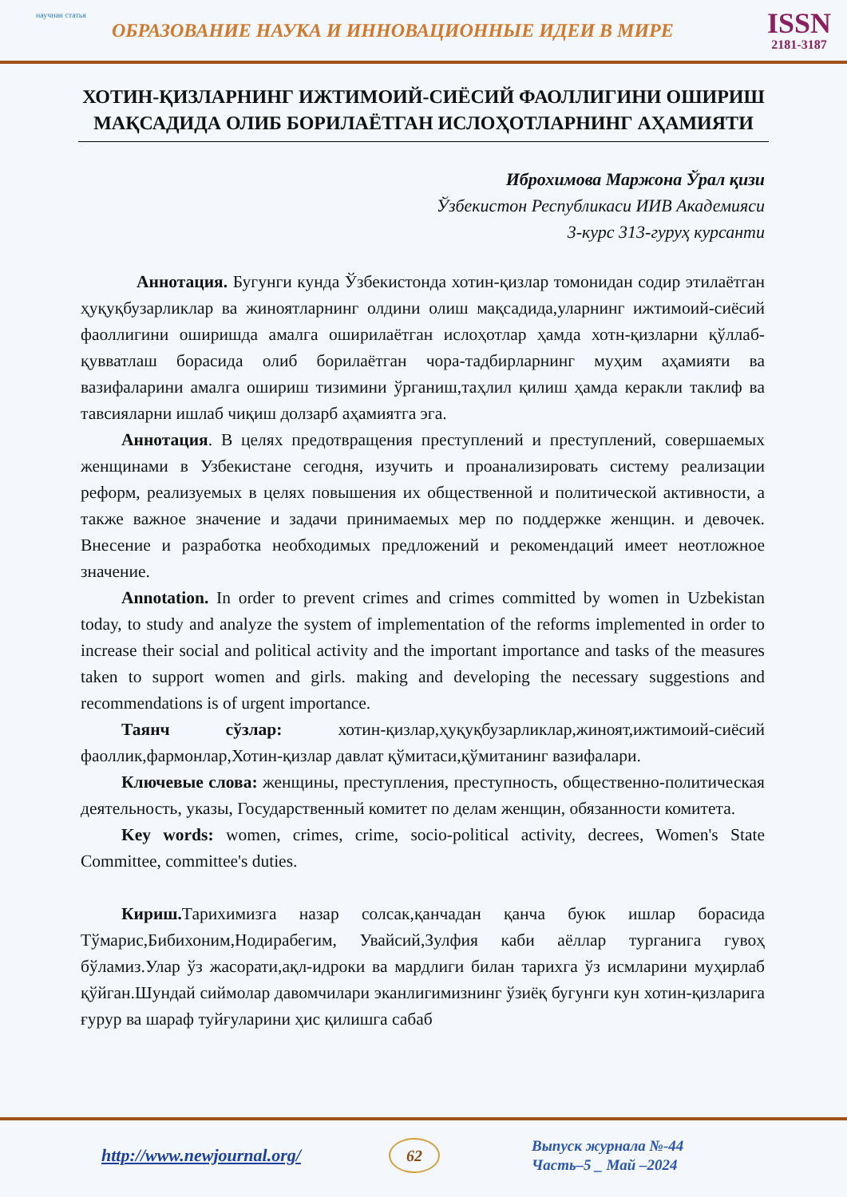научная статья
ОБРАЗОВАНИЕ НАУКА И ИННОВАЦИОННЫЕ ИДЕИ В МИРЕ
ISSN
2181-3187
ХОТИН-ҚИЗЛАРНИНГ ИЖТИМОИЙ-СИЁСИЙ ФАОЛЛИГИНИ ОШИРИШ МАҚСАДИДА ОЛИБ БОРИЛАЁТГАН ИСЛОҲОТЛАРНИНГ АҲАМИЯТИ
Иброхимова Маржона Ўрал қизи
Ўзбекистон Республикаси ИИВ Академияси
3-курс 313-гуруҳ курсанти
Аннотация. Бугунги кунда Ўзбекистонда хотин-қизлар томонидан содир этилаётган ҳуқуқбузарликлар ва жиноятларнинг олдини олиш мақсадида,уларнинг ижтимоий-сиёсий фаоллигини оширишда амалга оширилаётган ислоҳотлар ҳамда хотн-қизларни қўллаб-қувватлаш борасида олиб борилаётган чора-тадбирларнинг муҳим аҳамияти ва вазифаларини амалга ошириш тизимини ўрганиш,таҳлил қилиш ҳамда керакли таклиф ва тавсияларни ишлаб чиқиш долзарб аҳамиятга эга.
Аннотация. В целях предотвращения преступлений и преступлений, совершаемых женщинами в Узбекистане сегодня, изучить и проанализировать систему реализации реформ, реализуемых в целях повышения их общественной и политической активности, а также важное значение и задачи принимаемых мер по поддержке женщин. и девочек. Внесение и разработка необходимых предложений и рекомендаций имеет неотложное значение.
Annotation. In order to prevent crimes and crimes committed by women in Uzbekistan today, to study and analyze the system of implementation of the reforms implemented in order to increase their social and political activity and the important importance and tasks of the measures taken to support women and girls. making and developing the necessary suggestions and recommendations is of urgent importance.
Таянч сўзлар: хотин-қизлар,ҳуқуқбузарликлар,жиноят,ижтимоий-сиёсий фаоллик,фармонлар,Хотин-қизлар давлат қўмитаси,қўмитанинг вазифалари.
Ключевые слова: женщины, преступления, преступность, общественно-политическая деятельность, указы, Государственный комитет по делам женщин, обязанности комитета.
Key words: women, crimes, crime, socio-political activity, decrees, Women's State Committee, committee's duties.
Кириш. Тарихимизга назар солсак,қанчадан қанча буюк ишлар борасида Тўмарис,Бибихоним,Нодирабегим, Увайсий,Зулфия каби аёллар турганига гувоҳ бўламиз.Улар ўз жасорати,ақл-идроки ва мардлиги билан тарихга ўз исмларини муҳирлаб қўйган.Шундай сиймолар давомчилари эканлигимизнинг ўзиёқ бугунги кун хотин-қизларига ғурур ва шараф туйғуларини ҳис қилишга сабаб
http://www.newjournal.org/
62
Выпуск журнала №-44
Часть–5 _ Май –2024